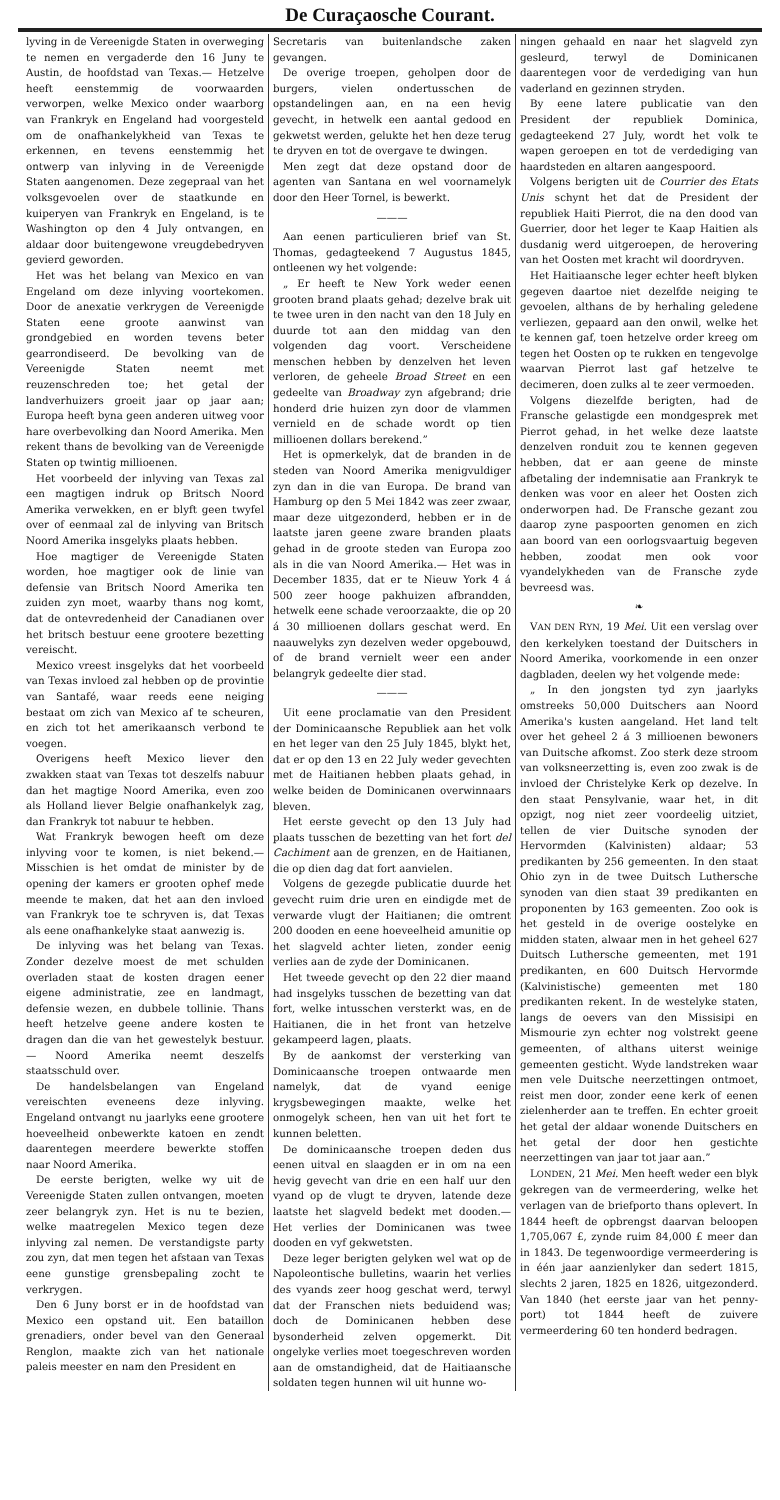De Curaçaosche Courant.
lyving in de Vereenigde Staten in overweging te nemen en vergaderde den 16 Juny te Austin, de hoofdstad van Texas.— Hetzelve heeft eenstemmig de voorwaarden verworpen, welke Mexico onder waarborg van Frankryk en Engeland had voorgesteld om de onafhankelykheid van Texas te erkennen, en tevens eenstemmig het ontwerp van inlyving in de Vereenigde Staten aangenomen. Deze zegepraal van het volksgevoelen over de staatkunde en kuiperyen van Frankryk en Engeland, is te Washington op den 4 July ontvangen, en aldaar door buitengewone vreugdebedryven gevierd geworden.
Het was het belang van Mexico en van Engeland om deze inlyving voortekomen. Door de anexatie verkrygen de Vereenigde Staten eene groote aanwinst van grondgebied en worden tevens beter gearrondiseerd. De bevolking van de Vereenigde Staten neemt met reuzenschreden toe; het getal der landverhuizers groeit jaar op jaar aan; Europa heeft byna geen anderen uitweg voor hare overbevolking dan Noord Amerika. Men rekent thans de bevolking van de Vereenigde Staten op twintig millioenen.
Het voorbeeld der inlyving van Texas zal een magtigen indruk op Britsch Noord Amerika verwekken, en er blyft geen twyfel over of eenmaal zal de inlyving van Britsch Noord Amerika insgelyks plaats hebben.
Hoe magtiger de Vereenigde Staten worden, hoe magtiger ook de linie van defensie van Britsch Noord Amerika ten zuiden zyn moet, waarby thans nog komt, dat de ontevredenheid der Canadianen over het britsch bestuur eene grootere bezetting vereischt.
Mexico vreest insgelyks dat het voorbeeld van Texas invloed zal hebben op de provintie van Santafé, waar reeds eene neiging bestaat om zich van Mexico af te scheuren, en zich tot het amerikaansch verbond te voegen.
Overigens heeft Mexico liever den zwakken staat van Texas tot deszelfs nabuur dan het magtige Noord Amerika, even zoo als Holland liever Belgie onafhankelyk zag, dan Frankryk tot nabuur te hebben.
Wat Frankryk bewogen heeft om deze inlyving voor te komen, is niet bekend.— Misschien is het omdat de minister by de opening der kamers er grooten ophef mede meende te maken, dat het aan den invloed van Frankryk toe te schryven is, dat Texas als eene onafhankelyke staat aanwezig is.
De inlyving was het belang van Texas. Zonder dezelve moest de met schulden overladen staat de kosten dragen eener eigene administratie, zee en landmagt, defensie wezen, en dubbele tollinie. Thans heeft hetzelve geene andere kosten te dragen dan die van het gewestelyk bestuur.— Noord Amerika neemt deszelfs staatsschuld over.
De handelsbelangen van Engeland vereischten eveneens deze inlyving. Engeland ontvangt nu jaarlyks eene grootere hoeveelheid onbewerkte katoen en zendt daarentegen meerdere bewerkte stoffen naar Noord Amerika.
De eerste berigten, welke wy uit de Vereenigde Staten zullen ontvangen, moeten zeer belangryk zyn. Het is nu te bezien, welke maatregelen Mexico tegen deze inlyving zal nemen. De verstandigste party zou zyn, dat men tegen het afstaan van Texas eene gunstige grensbepaling zocht te verkrygen.
Den 6 Juny borst er in de hoofdstad van Mexico een opstand uit. Een bataillon grenadiers, onder bevel van den Generaal Renglon, maakte zich van het nationale paleis meester en nam den President en
Secretaris van buitenlandsche zaken gevangen.
De overige troepen, geholpen door de burgers, vielen ondertusschen de opstandelingen aan, en na een hevig gevecht, in hetwelk een aantal gedood en gekwetst werden, gelukte het hen deze terug te dryven en tot de overgave te dwingen.
Men zegt dat deze opstand door de agenten van Santana en wel voornamelyk door den Heer Tornel, is bewerkt.
———
Aan eenen particulieren brief van St. Thomas, gedagteekend 7 Augustus 1845, ontleenen wy het volgende:
„ Er heeft te New York weder eenen grooten brand plaats gehad; dezelve brak uit te twee uren in den nacht van den 18 July en duurde tot aan den middag van den volgenden dag voort. Verscheidene menschen hebben by denzelven het leven verloren, de geheele Broad Street en een gedeelte van Broadway zyn afgebrand; drie honderd drie huizen zyn door de vlammen vernield en de schade wordt op tien millioenen dollars berekend.”
Het is opmerkelyk, dat de branden in de steden van Noord Amerika menigvuldiger zyn dan in die van Europa. De brand van Hamburg op den 5 Mei 1842 was zeer zwaar, maar deze uitgezonderd, hebben er in de laatste jaren geene zware branden plaats gehad in de groote steden van Europa zoo als in die van Noord Amerika.— Het was in December 1835, dat er te Nieuw York 4 á 500 zeer hooge pakhuizen afbrandden, hetwelk eene schade veroorzaakte, die op 20 á 30 millioenen dollars geschat werd. En naauwelyks zyn dezelven weder opgebouwd, of de brand vernielt weer een ander belangryk gedeelte dier stad.
———
Uit eene proclamatie van den President der Dominicaansche Republiek aan het volk en het leger van den 25 July 1845, blykt het, dat er op den 13 en 22 July weder gevechten met de Haitianen hebben plaats gehad, in welke beiden de Dominicanen overwinnaars bleven.
Het eerste gevecht op den 13 July had plaats tusschen de bezetting van het fort del Cachiment aan de grenzen, en de Haitianen, die op dien dag dat fort aanvielen.
Volgens de gezegde publicatie duurde het gevecht ruim drie uren en eindigde met de verwarde vlugt der Haitianen; die omtrent 200 dooden en eene hoeveelheid amunitie op het slagveld achter lieten, zonder eenig verlies aan de zyde der Dominicanen.
Het tweede gevecht op den 22 dier maand had insgelyks tusschen de bezetting van dat fort, welke intusschen versterkt was, en de Haitianen, die in het front van hetzelve gekampeerd lagen, plaats.
By de aankomst der versterking van Dominicaansche troepen ontwaarde men namelyk, dat de vyand eenige krygsbewegingen maakte, welke het onmogelyk scheen, hen van uit het fort te kunnen beletten.
De dominicaansche troepen deden dus eenen uitval en slaagden er in om na een hevig gevecht van drie en een half uur den vyand op de vlugt te dryven, latende deze laatste het slagveld bedekt met dooden.— Het verlies der Dominicanen was twee dooden en vyf gekwetsten.
Deze leger berigten gelyken wel wat op de Napoleontische bulletins, waarin het verlies des vyands zeer hoog geschat werd, terwyl dat der Franschen niets beduidend was; doch de Dominicanen hebben dese bysonderheid zelven opgemerkt. Dit ongelyke verlies moet toegeschreven worden aan de omstandigheid, dat de Haitiaansche soldaten tegen hunnen wil uit hunne wo-
ningen gehaald en naar het slagveld zyn gesleurd, terwyl de Dominicanen daarentegen voor de verdediging van hun vaderland en gezinnen stryden.
By eene latere publicatie van den President der republiek Dominica, gedagteekend 27 July, wordt het volk te wapen geroepen en tot de verdediging van haardsteden en altaren aangespoord.
Volgens berigten uit de Courrier des Etats Unis schynt het dat de President der republiek Haiti Pierrot, die na den dood van Guerrier, door het leger te Kaap Haitien als dusdanig werd uitgeroepen, de herovering van het Oosten met kracht wil doordryven.
Het Haitiaansche leger echter heeft blyken gegeven daartoe niet dezelfde neiging te gevoelen, althans de by herhaling geledene verliezen, gepaard aan den onwil, welke het te kennen gaf, toen hetzelve order kreeg om tegen het Oosten op te rukken en tengevolge waarvan Pierrot last gaf hetzelve te decimeren, doen zulks al te zeer vermoeden.
Volgens diezelfde berigten, had de Fransche gelastigde een mondgesprek met Pierrot gehad, in het welke deze laatste denzelven ronduit zou te kennen gegeven hebben, dat er aan geene de minste afbetaling der indemnisatie aan Frankryk te denken was voor en aleer het Oosten zich onderworpen had. De Fransche gezant zou daarop zyne paspoorten genomen en zich aan boord van een oorlogsvaartuig begeven hebben, zoodat men ook voor vyandelykheden van de Fransche zyde bevreesd was.
❧
VAN DEN RYN, 19 Mei. Uit een verslag over den kerkelyken toestand der Duitschers in Noord Amerika, voorkomende in een onzer dagbladen, deelen wy het volgende mede:
„ In den jongsten tyd zyn jaarlyks omstreeks 50,000 Duitschers aan Noord Amerika's kusten aangeland. Het land telt over het geheel 2 á 3 millioenen bewoners van Duitsche afkomst. Zoo sterk deze stroom van volksneerzetting is, even zoo zwak is de invloed der Christelyke Kerk op dezelve. In den staat Pensylvanie, waar het, in dit opzigt, nog niet zeer voordeelig uitziet, tellen de vier Duitsche synoden der Hervormden (Kalvinisten) aldaar; 53 predikanten by 256 gemeenten. In den staat Ohio zyn in de twee Duitsch Luthersche synoden van dien staat 39 predikanten en proponenten by 163 gemeenten. Zoo ook is het gesteld in de overige oostelyke en midden staten, alwaar men in het geheel 627 Duitsch Luthersche gemeenten, met 191 predikanten, en 600 Duitsch Hervormde (Kalvinistische) gemeenten met 180 predikanten rekent. In de westelyke staten, langs de oevers van den Missisipi en Mismourie zyn echter nog volstrekt geene gemeenten, of althans uiterst weinige gemeenten gesticht. Wyde landstreken waar men vele Duitsche neerzettingen ontmoet, reist men door, zonder eene kerk of eenen zielenherder aan te treffen. En echter groeit het getal der aldaar wonende Duitschers en het getal der door hen gestichte neerzettingen van jaar tot jaar aan.”
LONDEN, 21 Mei. Men heeft weder een blyk gekregen van de vermeerdering, welke het verlagen van de briefporto thans oplevert. In 1844 heeft de opbrengst daarvan beloopen 1,705,067 £, zynde ruim 84,000 £ meer dan in 1843. De tegenwoordige vermeerdering is in één jaar aanzienlyker dan sedert 1815, slechts 2 jaren, 1825 en 1826, uitgezonderd. Van 1840 (het eerste jaar van het penny-port) tot 1844 heeft de zuivere vermeerdering 60 ten honderd bedragen.